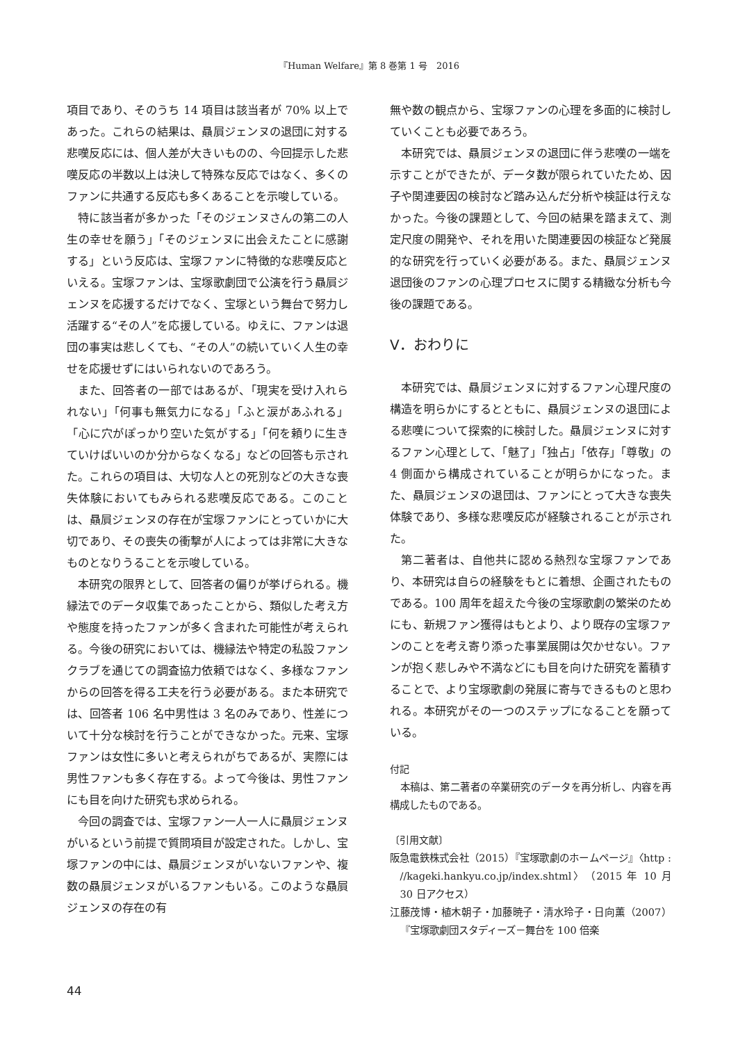『Human Welfare』第 8 巻第 1 号　2016
項目であり、そのうち 14 項目は該当者が 70% 以上であった。これらの結果は、贔屓ジェンヌの退団に対する悲嘆反応には、個人差が大きいものの、今回提示した悲嘆反応の半数以上は決して特殊な反応ではなく、多くのファンに共通する反応も多くあることを示唆している。
特に該当者が多かった「そのジェンヌさんの第二の人生の幸せを願う」「そのジェンヌに出会えたことに感謝する」という反応は、宝塚ファンに特徴的な悲嘆反応といえる。宝塚ファンは、宝塚歌劇団で公演を行う贔屓ジェンヌを応援するだけでなく、宝塚という舞台で努力し活躍する“その人”を応援している。ゆえに、ファンは退団の事実は悲しくても、“その人”の続いていく人生の幸せを応援せずにはいられないのであろう。
また、回答者の一部ではあるが、「現実を受け入れられない」「何事も無気力になる」「ふと涙があふれる」「心に穴がぽっかり空いた気がする」「何を頼りに生きていけばいいのか分からなくなる」などの回答も示された。これらの項目は、大切な人との死別などの大きな喪失体験においてもみられる悲嘆反応である。このことは、贔屓ジェンヌの存在が宝塚ファンにとっていかに大切であり、その喪失の衝撃が人によっては非常に大きなものとなりうることを示唆している。
本研究の限界として、回答者の偏りが挙げられる。機縁法でのデータ収集であったことから、類似した考え方や態度を持ったファンが多く含まれた可能性が考えられる。今後の研究においては、機縁法や特定の私設ファンクラブを通じての調査協力依頼ではなく、多様なファンからの回答を得る工夫を行う必要がある。また本研究では、回答者 106 名中男性は 3 名のみであり、性差について十分な検討を行うことができなかった。元来、宝塚ファンは女性に多いと考えられがちであるが、実際には男性ファンも多く存在する。よって今後は、男性ファンにも目を向けた研究も求められる。
今回の調査では、宝塚ファン一人一人に贔屓ジェンヌがいるという前提で質問項目が設定された。しかし、宝塚ファンの中には、贔屓ジェンヌがいないファンや、複数の贔屓ジェンヌがいるファンもいる。このような贔屓ジェンヌの存在の有
無や数の観点から、宝塚ファンの心理を多面的に検討していくことも必要であろう。
本研究では、贔屓ジェンヌの退団に伴う悲嘆の一端を示すことができたが、データ数が限られていたため、因子や関連要因の検討など踏み込んだ分析や検証は行えなかった。今後の課題として、今回の結果を踏まえて、測定尺度の開発や、それを用いた関連要因の検証など発展的な研究を行っていく必要がある。また、贔屓ジェンヌ退団後のファンの心理プロセスに関する精緻な分析も今後の課題である。
Ⅴ．おわりに
本研究では、贔屓ジェンヌに対するファン心理尺度の構造を明らかにするとともに、贔屓ジェンヌの退団による悲嘆について探索的に検討した。贔屓ジェンヌに対するファン心理として、「魅了」「独占」「依存」「尊敬」の 4 側面から構成されていることが明らかになった。また、贔屓ジェンヌの退団は、ファンにとって大きな喪失体験であり、多様な悲嘆反応が経験されることが示された。
第二著者は、自他共に認める熱烈な宝塚ファンであり、本研究は自らの経験をもとに着想、企画されたものである。100 周年を超えた今後の宝塚歌劇の繁栄のためにも、新規ファン獲得はもとより、より既存の宝塚ファンのことを考え寄り添った事業展開は欠かせない。ファンが抱く悲しみや不満などにも目を向けた研究を蓄積することで、より宝塚歌劇の発展に寄与できるものと思われる。本研究がその一つのステップになることを願っている。
付記
本稿は、第二著者の卒業研究のデータを再分析し、内容を再構成したものである。
〔引用文献〕
阪急電鉄株式会社（2015）『宝塚歌劇のホームページ』〈http : //kageki.hankyu.co.jp/index.shtml〉（2015 年 10 月 30 日アクセス）
江藤茂博・植木朝子・加藤暁子・清水玲子・日向薫（2007）『宝塚歌劇団スタディーズ－舞台を 100 倍楽
44